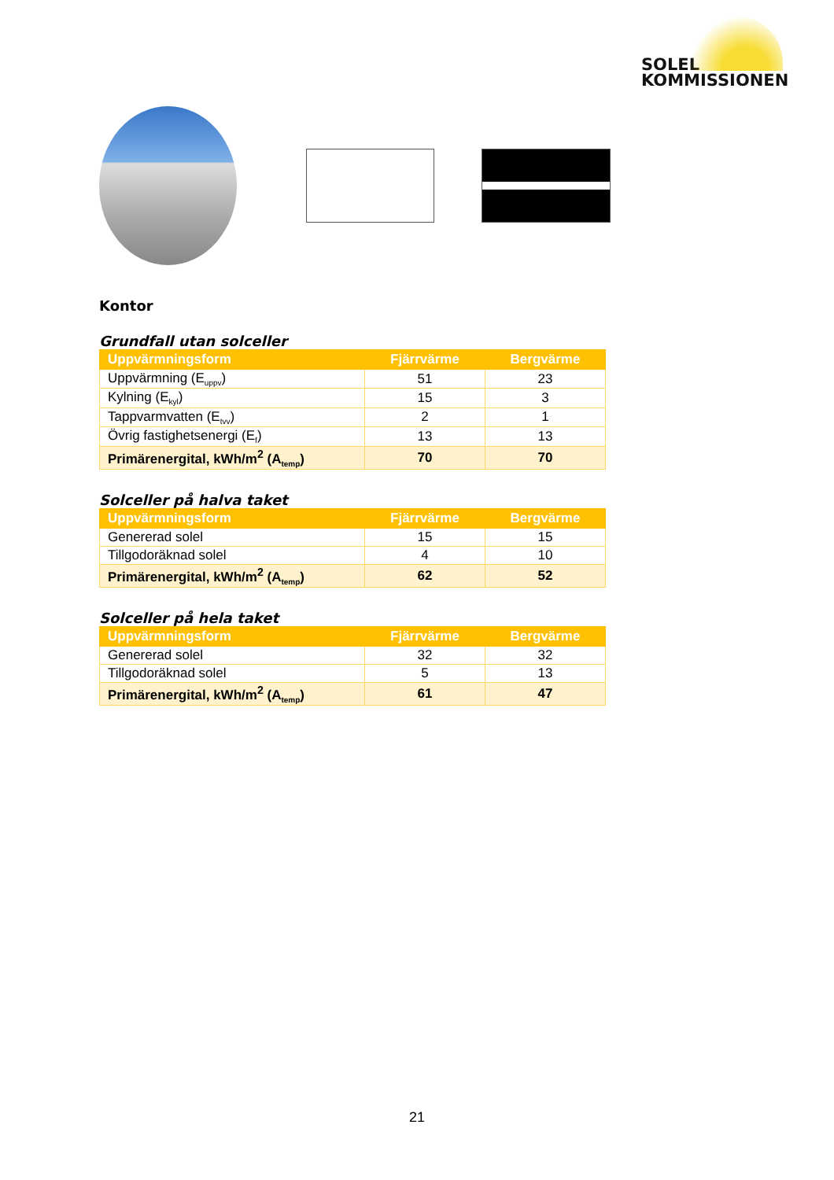SOLEL
KOMMISSIONEN
Kontor
Grundfall utan solceller
| Uppvärmningsform | Fjärrvärme | Bergvärme |
| --- | --- | --- |
| Uppvärmning (E<sub>uppv</sub>) | 51 | 23 |
| Kylning (E<sub>kyl</sub>) | 15 | 3 |
| Tappvarmvatten (E<sub>tvv</sub>) | 2 | 1 |
| Övrig fastighetsenergi (E<sub>f</sub>) | 13 | 13 |
| Primärenergital, kWh/m<sup>2</sup> (A<sub>temp</sub>) | 70 | 70 |
Solceller på halva taket
| Uppvärmningsform | Fjärrvärme | Bergvärme |
| --- | --- | --- |
| Genererad solel | 15 | 15 |
| Tillgodoräknad solel | 4 | 10 |
| Primärenergital, kWh/m<sup>2</sup> (A<sub>temp</sub>) | 62 | 52 |
Solceller på hela taket
| Uppvärmningsform | Fjärrvärme | Bergvärme |
| --- | --- | --- |
| Genererad solel | 32 | 32 |
| Tillgodoräknad solel | 5 | 13 |
| Primärenergital, kWh/m<sup>2</sup> (A<sub>temp</sub>) | 61 | 47 |
21